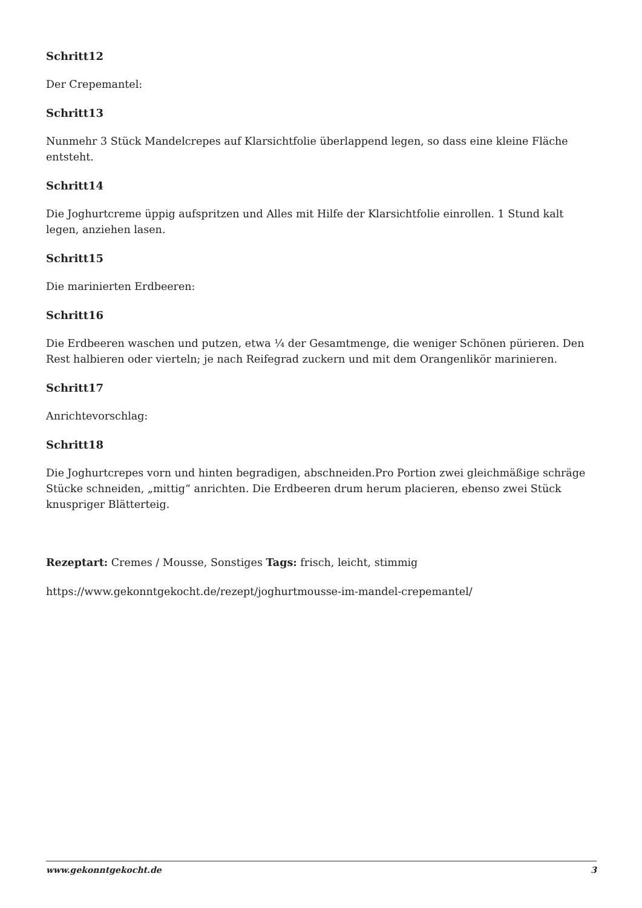Schritt12
Der Crepemantel:
Schritt13
Nunmehr 3 Stück Mandelcrepes auf Klarsichtfolie überlappend legen, so dass eine kleine Fläche entsteht.
Schritt14
Die Joghurtcreme üppig aufspritzen und Alles mit Hilfe der Klarsichtfolie einrollen. 1 Stund kalt legen, anziehen lasen.
Schritt15
Die marinierten Erdbeeren:
Schritt16
Die Erdbeeren waschen und putzen, etwa ¼ der Gesamtmenge, die weniger Schönen pürieren. Den Rest halbieren oder vierteln; je nach Reifegrad zuckern und mit dem Orangenlikör marinieren.
Schritt17
Anrichtevorschlag:
Schritt18
Die Joghurtcrepes vorn und hinten begradigen, abschneiden.Pro Portion zwei gleichmäßige schräge Stücke schneiden, „mittig“ anrichten. Die Erdbeeren drum herum placieren, ebenso zwei Stück knuspriger Blätterteig.
Rezeptart: Cremes / Mousse, Sonstiges Tags: frisch, leicht, stimmig
https://www.gekonntgekocht.de/rezept/joghurtmousse-im-mandel-crepemantel/
www.gekonntgekocht.de 3